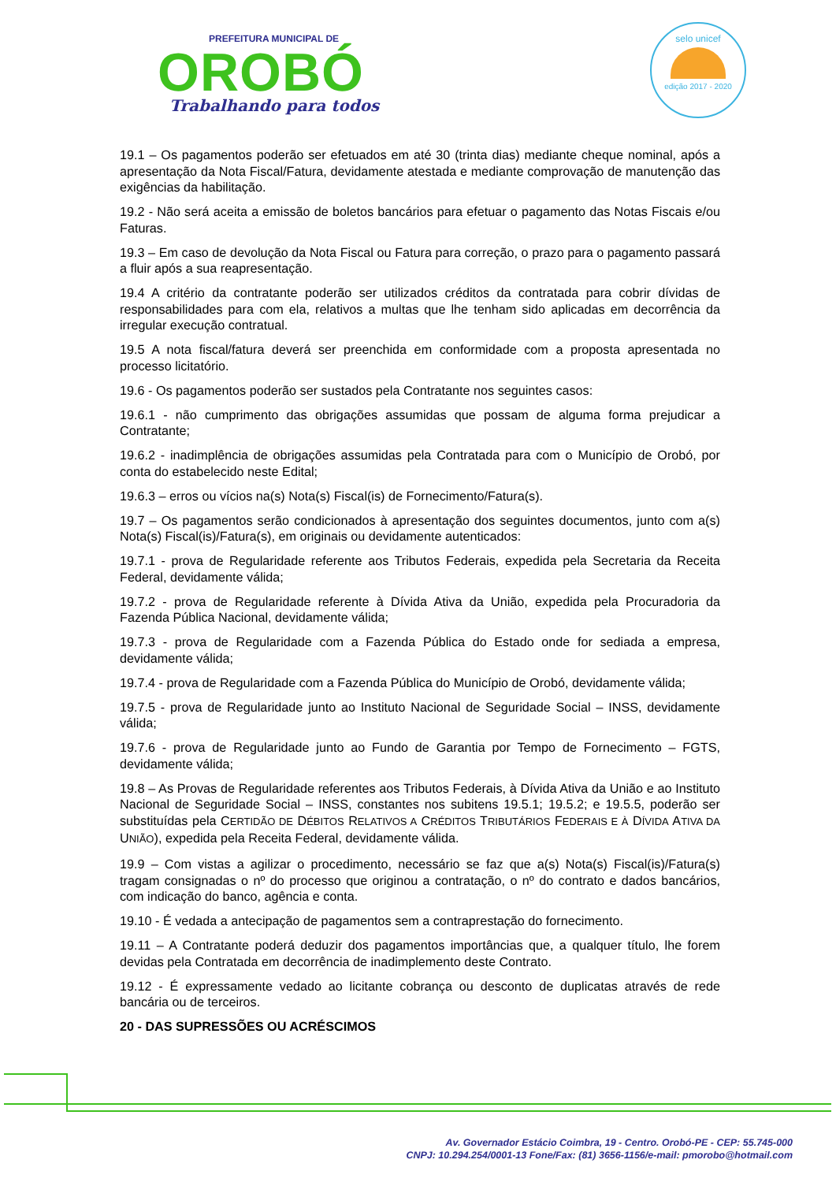PREFEITURA MUNICIPAL DE
OROBÓ
Trabalhando para todos
selo unicef
edição 2017 - 2020
19.1 – Os pagamentos poderão ser efetuados em até 30 (trinta dias) mediante cheque nominal, após a apresentação da Nota Fiscal/Fatura, devidamente atestada e mediante comprovação de manutenção das exigências da habilitação.
19.2 - Não será aceita a emissão de boletos bancários para efetuar o pagamento das Notas Fiscais e/ou Faturas.
19.3 – Em caso de devolução da Nota Fiscal ou Fatura para correção, o prazo para o pagamento passará a fluir após a sua reapresentação.
19.4 A critério da contratante poderão ser utilizados créditos da contratada para cobrir dívidas de responsabilidades para com ela, relativos a multas que lhe tenham sido aplicadas em decorrência da irregular execução contratual.
19.5 A nota fiscal/fatura deverá ser preenchida em conformidade com a proposta apresentada no processo licitatório.
19.6 - Os pagamentos poderão ser sustados pela Contratante nos seguintes casos:
19.6.1 - não cumprimento das obrigações assumidas que possam de alguma forma prejudicar a Contratante;
19.6.2 - inadimplência de obrigações assumidas pela Contratada para com o Município de Orobó, por conta do estabelecido neste Edital;
19.6.3 – erros ou vícios na(s) Nota(s) Fiscal(is) de Fornecimento/Fatura(s).
19.7 – Os pagamentos serão condicionados à apresentação dos seguintes documentos, junto com a(s) Nota(s) Fiscal(is)/Fatura(s), em originais ou devidamente autenticados:
19.7.1 - prova de Regularidade referente aos Tributos Federais, expedida pela Secretaria da Receita Federal, devidamente válida;
19.7.2 - prova de Regularidade referente à Dívida Ativa da União, expedida pela Procuradoria da Fazenda Pública Nacional, devidamente válida;
19.7.3 - prova de Regularidade com a Fazenda Pública do Estado onde for sediada a empresa, devidamente válida;
19.7.4 - prova de Regularidade com a Fazenda Pública do Município de Orobó, devidamente válida;
19.7.5 - prova de Regularidade junto ao Instituto Nacional de Seguridade Social – INSS, devidamente válida;
19.7.6 - prova de Regularidade junto ao Fundo de Garantia por Tempo de Fornecimento – FGTS, devidamente válida;
19.8 – As Provas de Regularidade referentes aos Tributos Federais, à Dívida Ativa da União e ao Instituto Nacional de Seguridade Social – INSS, constantes nos subitens 19.5.1; 19.5.2; e 19.5.5, poderão ser substituídas pela CERTIDÃO DE DÉBITOS RELATIVOS A CRÉDITOS TRIBUTÁRIOS FEDERAIS E À DÍVIDA ATIVA DA UNIÃO), expedida pela Receita Federal, devidamente válida.
19.9 – Com vistas a agilizar o procedimento, necessário se faz que a(s) Nota(s) Fiscal(is)/Fatura(s) tragam consignadas o nº do processo que originou a contratação, o nº do contrato e dados bancários, com indicação do banco, agência e conta.
19.10 - É vedada a antecipação de pagamentos sem a contraprestação do fornecimento.
19.11 – A Contratante poderá deduzir dos pagamentos importâncias que, a qualquer título, lhe forem devidas pela Contratada em decorrência de inadimplemento deste Contrato.
19.12 - É expressamente vedado ao licitante cobrança ou desconto de duplicatas através de rede bancária ou de terceiros.
20 - DAS SUPRESSÕES OU ACRÉSCIMOS
Av. Governador Estácio Coimbra, 19 - Centro. Orobó-PE - CEP: 55.745-000
CNPJ: 10.294.254/0001-13 Fone/Fax: (81) 3656-1156/e-mail: pmorobo@hotmail.com